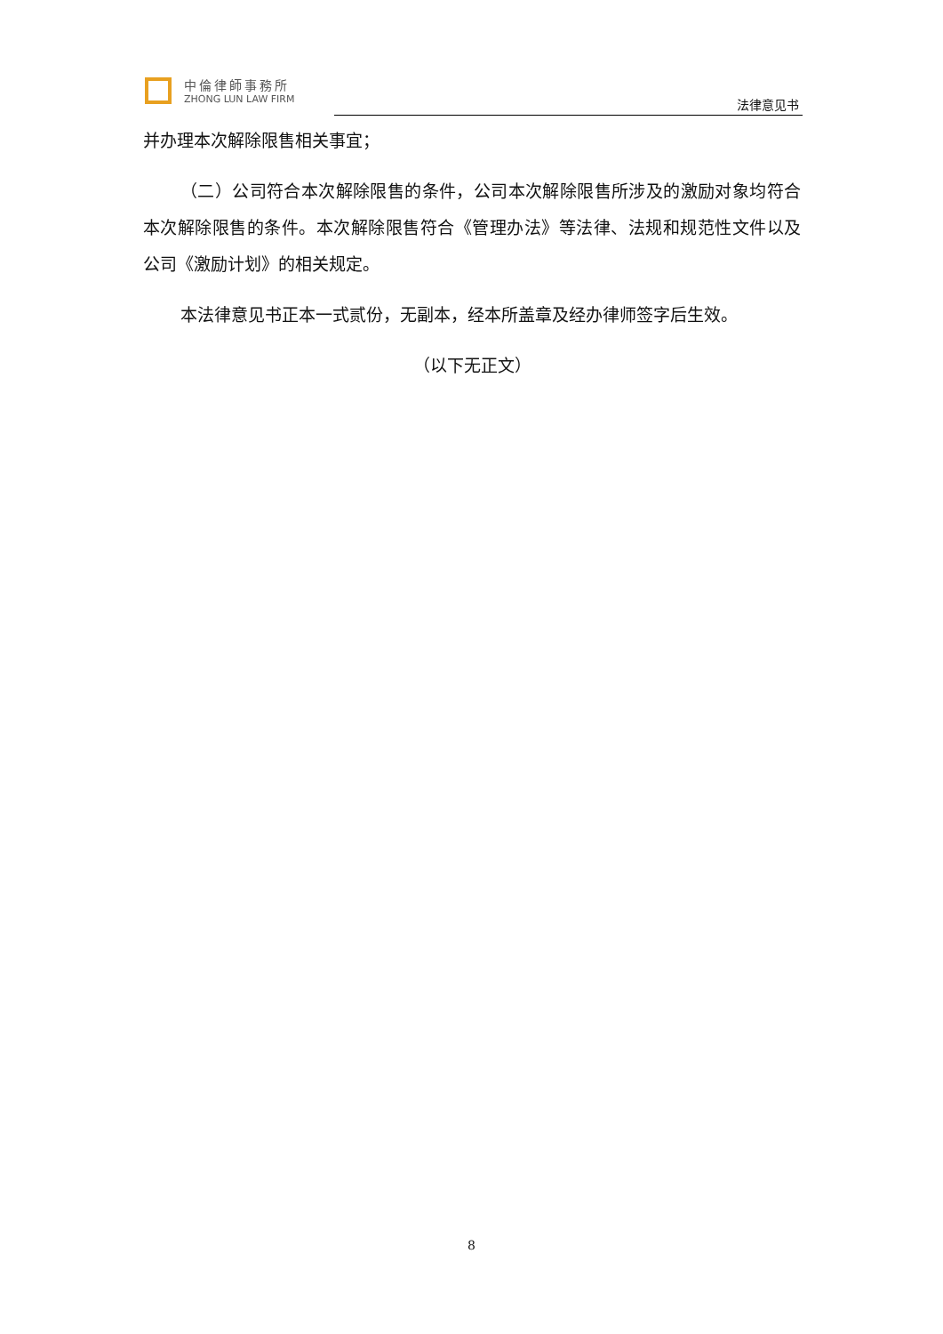中倫律師事務所
ZHONG LUN LAW FIRM
法律意见书
并办理本次解除限售相关事宜；
（二）公司符合本次解除限售的条件，公司本次解除限售所涉及的激励对象均符合本次解除限售的条件。本次解除限售符合《管理办法》等法律、法规和规范性文件以及公司《激励计划》的相关规定。
本法律意见书正本一式贰份，无副本，经本所盖章及经办律师签字后生效。
（以下无正文）
8